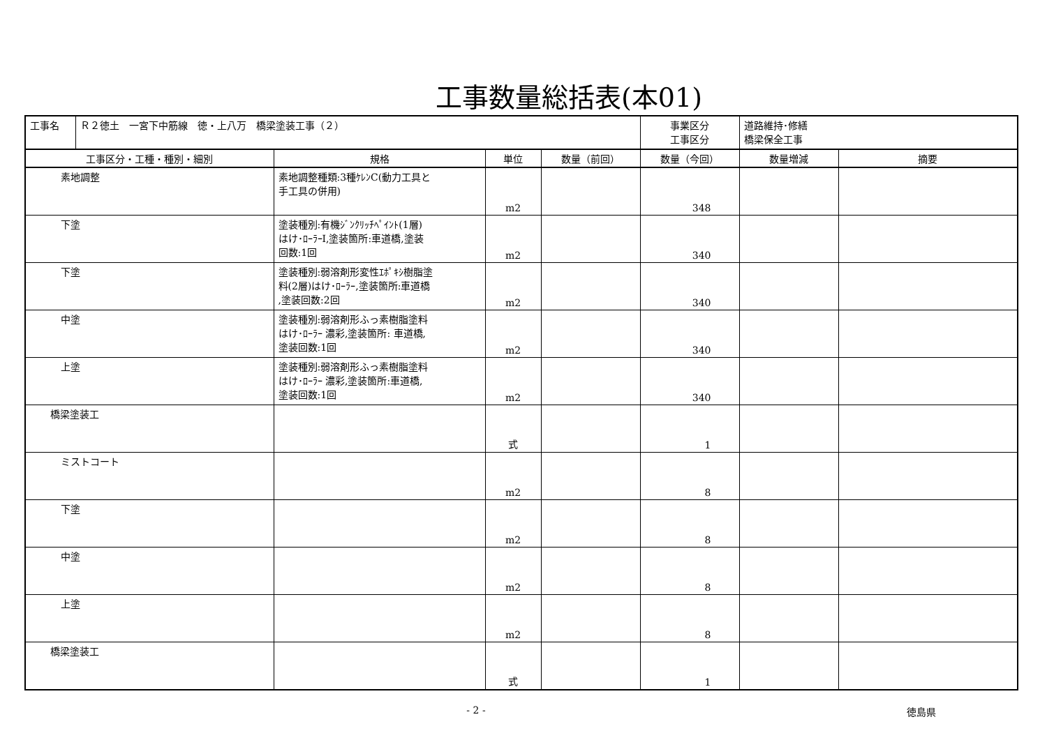工事数量総括表(本01)
| 工事名 | Ｒ２徳土 一宮下中筋線 徳・上八万 橋梁塗装工事（２） | | | | 事業区分 工事区分 | 道路維持･修繕 橋梁保全工事 | |
| 工事区分・工種・種別・細別 | | 規格 | 単位 | 数量（前回） | 数量（今回） | 数量増減 | 摘要 |
| 素地調整 | | 素地調整種類:3種ｹﾚﾝC(動力工具と 手工具の併用) | m2 | | 348 | | |
| 下塗 | | 塗装種別:有機ｼﾞﾝｸﾘｯﾁﾍﾟｲﾝﾄ(1層) はけ･ﾛｰﾗｰI,塗装箇所:車道橋,塗装 回数:1回 | m2 | | 340 | | |
| 下塗 | | 塗装種別:弱溶剤形変性ｴﾎﾟｷｼ樹脂塗 料(2層)はけ･ﾛｰﾗｰ,塗装箇所:車道橋 ,塗装回数:2回 | m2 | | 340 | | |
| 中塗 | | 塗装種別:弱溶剤形ふっ素樹脂塗料 はけ･ﾛｰﾗｰ 濃彩,塗装箇所: 車道橋, 塗装回数:1回 | m2 | | 340 | | |
| 上塗 | | 塗装種別:弱溶剤形ふっ素樹脂塗料 はけ･ﾛｰﾗｰ 濃彩,塗装箇所:車道橋, 塗装回数:1回 | m2 | | 340 | | |
| 橋梁塗装工 | | | 式 | | 1 | | |
| ミストコート | | | m2 | | 8 | | |
| 下塗 | | | m2 | | 8 | | |
| 中塗 | | | m2 | | 8 | | |
| 上塗 | | | m2 | | 8 | | |
| 橋梁塗装工 | | | 式 | | 1 | | |
- 2 - 徳島県